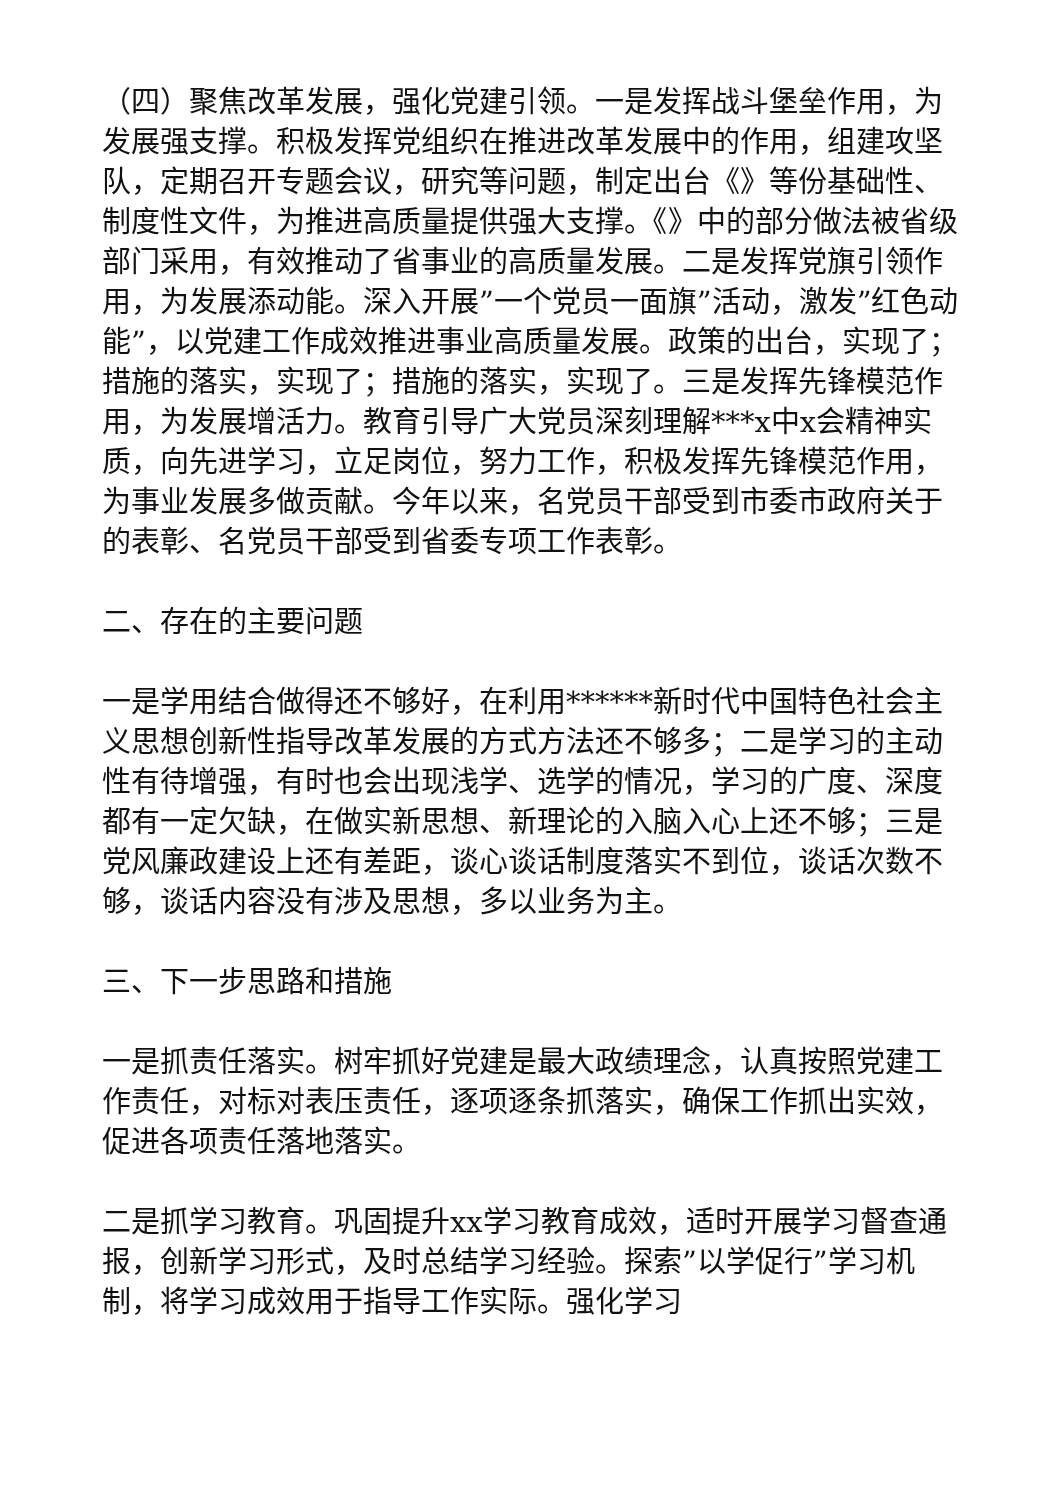（四）聚焦改革发展，强化党建引领。一是发挥战斗堡垒作用，为发展强支撑。积极发挥党组织在推进改革发展中的作用，组建攻坚队，定期召开专题会议，研究等问题，制定出台《》等份基础性、制度性文件，为推进高质量提供强大支撑。《》中的部分做法被省级部门采用，有效推动了省事业的高质量发展。二是发挥党旗引领作用，为发展添动能。深入开展”一个党员一面旗”活动，激发”红色动能”，以党建工作成效推进事业高质量发展。政策的出台，实现了；措施的落实，实现了；措施的落实，实现了。三是发挥先锋模范作用，为发展增活力。教育引导广大党员深刻理解***x中x会精神实质，向先进学习，立足岗位，努力工作，积极发挥先锋模范作用，为事业发展多做贡献。今年以来，名党员干部受到市委市政府关于的表彰、名党员干部受到省委专项工作表彰。
二、存在的主要问题
一是学用结合做得还不够好，在利用******新时代中国特色社会主义思想创新性指导改革发展的方式方法还不够多；二是学习的主动性有待增强，有时也会出现浅学、选学的情况，学习的广度、深度都有一定欠缺，在做实新思想、新理论的入脑入心上还不够；三是党风廉政建设上还有差距，谈心谈话制度落实不到位，谈话次数不够，谈话内容没有涉及思想，多以业务为主。
三、下一步思路和措施
一是抓责任落实。树牢抓好党建是最大政绩理念，认真按照党建工作责任，对标对表压责任，逐项逐条抓落实，确保工作抓出实效，促进各项责任落地落实。
二是抓学习教育。巩固提升xx学习教育成效，适时开展学习督查通报，创新学习形式，及时总结学习经验。探索”以学促行”学习机制，将学习成效用于指导工作实际。强化学习